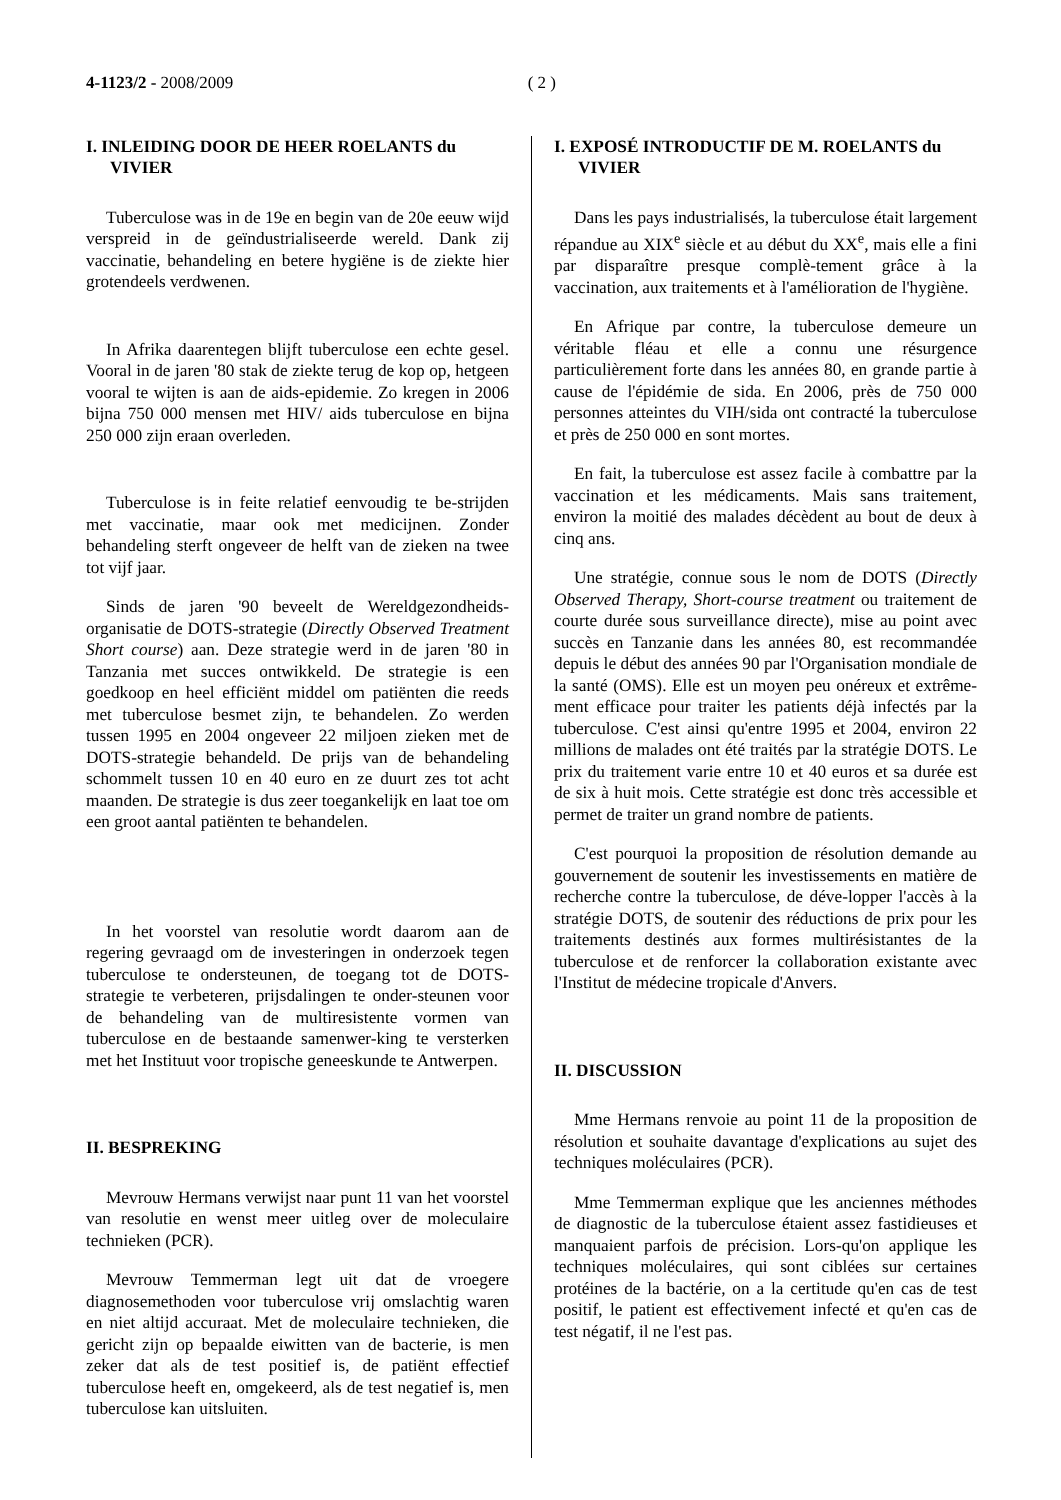4-1123/2 - 2008/2009 ( 2 )
I. INLEIDING DOOR DE HEER ROELANTS du VIVIER
Tuberculose was in de 19e en begin van de 20e eeuw wijd verspreid in de geïndustrialiseerde wereld. Dank zij vaccinatie, behandeling en betere hygiëne is de ziekte hier grotendeels verdwenen.
In Afrika daarentegen blijft tuberculose een echte gesel. Vooral in de jaren '80 stak de ziekte terug de kop op, hetgeen vooral te wijten is aan de aids-epidemie. Zo kregen in 2006 bijna 750 000 mensen met HIV/ aids tuberculose en bijna 250 000 zijn eraan overleden.
Tuberculose is in feite relatief eenvoudig te be-strijden met vaccinatie, maar ook met medicijnen. Zonder behandeling sterft ongeveer de helft van de zieken na twee tot vijf jaar.
Sinds de jaren '90 beveelt de Wereldgezondheids-organisatie de DOTS-strategie (Directly Observed Treatment Short course) aan. Deze strategie werd in de jaren '80 in Tanzania met succes ontwikkeld. De strategie is een goedkoop en heel efficiënt middel om patiënten die reeds met tuberculose besmet zijn, te behandelen. Zo werden tussen 1995 en 2004 ongeveer 22 miljoen zieken met de DOTS-strategie behandeld. De prijs van de behandeling schommelt tussen 10 en 40 euro en ze duurt zes tot acht maanden. De strategie is dus zeer toegankelijk en laat toe om een groot aantal patiënten te behandelen.
In het voorstel van resolutie wordt daarom aan de regering gevraagd om de investeringen in onderzoek tegen tuberculose te ondersteunen, de toegang tot de DOTS-strategie te verbeteren, prijsdalingen te onder-steunen voor de behandeling van de multiresistente vormen van tuberculose en de bestaande samenwer-king te versterken met het Instituut voor tropische geneeskunde te Antwerpen.
II. BESPREKING
Mevrouw Hermans verwijst naar punt 11 van het voorstel van resolutie en wenst meer uitleg over de moleculaire technieken (PCR).
Mevrouw Temmerman legt uit dat de vroegere diagnosemethoden voor tuberculose vrij omslachtig waren en niet altijd accuraat. Met de moleculaire technieken, die gericht zijn op bepaalde eiwitten van de bacterie, is men zeker dat als de test positief is, de patiënt effectief tuberculose heeft en, omgekeerd, als de test negatief is, men tuberculose kan uitsluiten.
I. EXPOSÉ INTRODUCTIF DE M. ROELANTS du VIVIER
Dans les pays industrialisés, la tuberculose était largement répandue au XIX<sup>e</sup> siècle et au début du XX<sup>e</sup>, mais elle a fini par disparaître presque complè-tement grâce à la vaccination, aux traitements et à l'amélioration de l'hygiène.
En Afrique par contre, la tuberculose demeure un véritable fléau et elle a connu une résurgence particulièrement forte dans les années 80, en grande partie à cause de l'épidémie de sida. En 2006, près de 750 000 personnes atteintes du VIH/sida ont contracté la tuberculose et près de 250 000 en sont mortes.
En fait, la tuberculose est assez facile à combattre par la vaccination et les médicaments. Mais sans traitement, environ la moitié des malades décèdent au bout de deux à cinq ans.
Une stratégie, connue sous le nom de DOTS (Directly Observed Therapy, Short-course treatment ou traitement de courte durée sous surveillance directe), mise au point avec succès en Tanzanie dans les années 80, est recommandée depuis le début des années 90 par l'Organisation mondiale de la santé (OMS). Elle est un moyen peu onéreux et extrême-ment efficace pour traiter les patients déjà infectés par la tuberculose. C'est ainsi qu'entre 1995 et 2004, environ 22 millions de malades ont été traités par la stratégie DOTS. Le prix du traitement varie entre 10 et 40 euros et sa durée est de six à huit mois. Cette stratégie est donc très accessible et permet de traiter un grand nombre de patients.
C'est pourquoi la proposition de résolution demande au gouvernement de soutenir les investissements en matière de recherche contre la tuberculose, de déve-lopper l'accès à la stratégie DOTS, de soutenir des réductions de prix pour les traitements destinés aux formes multirésistantes de la tuberculose et de renforcer la collaboration existante avec l'Institut de médecine tropicale d'Anvers.
II. DISCUSSION
Mme Hermans renvoie au point 11 de la proposition de résolution et souhaite davantage d'explications au sujet des techniques moléculaires (PCR).
Mme Temmerman explique que les anciennes méthodes de diagnostic de la tuberculose étaient assez fastidieuses et manquaient parfois de précision. Lors-qu'on applique les techniques moléculaires, qui sont ciblées sur certaines protéines de la bactérie, on a la certitude qu'en cas de test positif, le patient est effectivement infecté et qu'en cas de test négatif, il ne l'est pas.